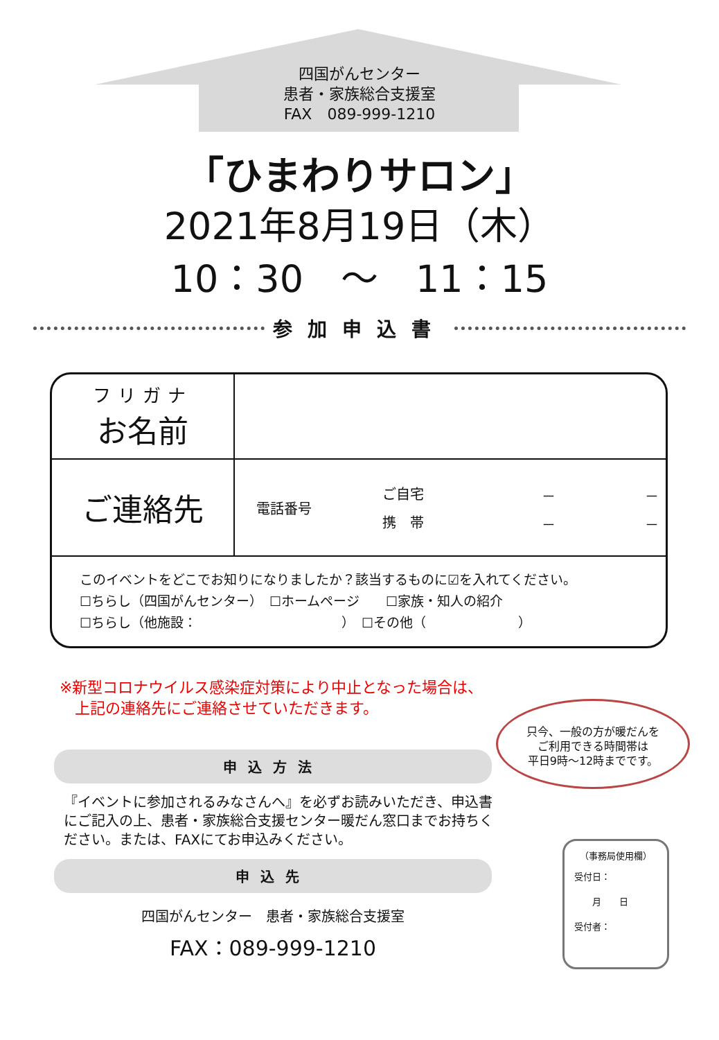四国がんセンター
患者・家族総合支援室
FAX　089-999-1210
「ひまわりサロン」
2021年8月19日（木）
10：30　～　11：15
参加申込書
| フリガナ お名前 | |
| ご連絡先 | / 電話番号 / ご自宅 / － / － / / / 携 帯 / － / － / |
| このイベントをどこでお知りになりましたか？該当するものに☑を入れてください。 ☐ちらし（四国がんセンター） ☐ホームページ ☐家族・知人の紹介 ☐ちらし（他施設： ） ☐その他（ ） | |
※新型コロナウイルス感染症対策により中止となった場合は、
　上記の連絡先にご連絡させていただきます。
只今、一般の方が暖だんを
ご利用できる時間帯は
平日9時～12時までです。
申込方法
『イベントに参加されるみなさんへ』を必ずお読みいただき、申込書にご記入の上、患者・家族総合支援センター暖だん窓口までお持ちください。または、FAXにてお申込みください。
申込先
四国がんセンター　患者・家族総合支援室
FAX：089-999-1210
（事務局使用欄）
受付日：
　　月　　日
受付者：